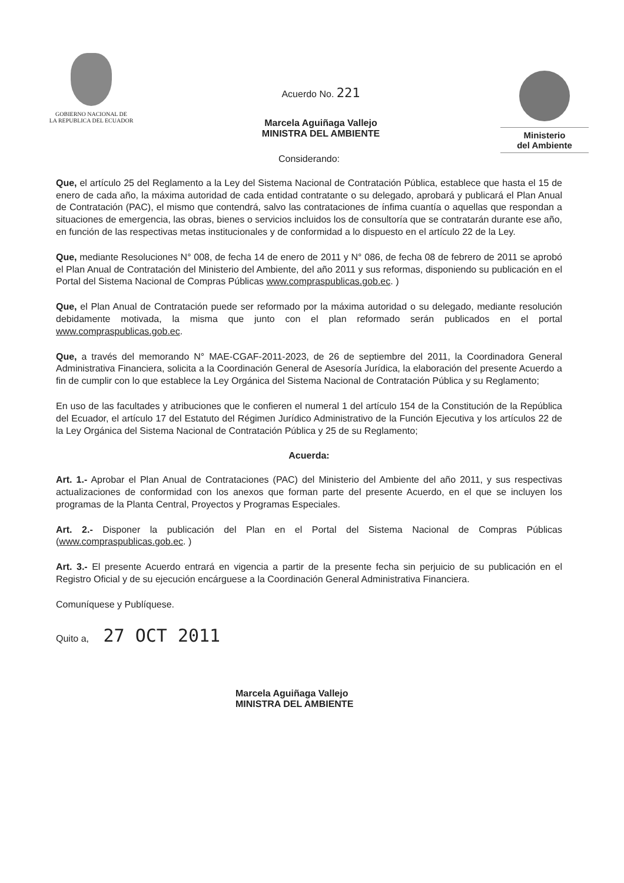GOBIERNO NACIONAL DE
LA REPUBLICA DEL ECUADOR
Acuerdo No. 221
Marcela Aguiñaga Vallejo
MINISTRA DEL AMBIENTE
Ministerio
del Ambiente
Considerando:
Que, el artículo 25 del Reglamento a la Ley del Sistema Nacional de Contratación Pública, establece que hasta el 15 de enero de cada año, la máxima autoridad de cada entidad contratante o su delegado, aprobará y publicará el Plan Anual de Contratación (PAC), el mismo que contendrá, salvo las contrataciones de ínfima cuantía o aquellas que respondan a situaciones de emergencia, las obras, bienes o servicios incluidos los de consultoría que se contratarán durante ese año, en función de las respectivas metas institucionales y de conformidad a lo dispuesto en el artículo 22 de la Ley.
Que, mediante Resoluciones N° 008, de fecha 14 de enero de 2011 y N° 086, de fecha 08 de febrero de 2011 se aprobó el Plan Anual de Contratación del Ministerio del Ambiente, del año 2011 y sus reformas, disponiendo su publicación en el Portal del Sistema Nacional de Compras Públicas www.compraspublicas.gob.ec. )
Que, el Plan Anual de Contratación puede ser reformado por la máxima autoridad o su delegado, mediante resolución debidamente motivada, la misma que junto con el plan reformado serán publicados en el portal www.compraspublicas.gob.ec.
Que, a través del memorando N° MAE-CGAF-2011-2023, de 26 de septiembre del 2011, la Coordinadora General Administrativa Financiera, solicita a la Coordinación General de Asesoría Jurídica, la elaboración del presente Acuerdo a fin de cumplir con lo que establece la Ley Orgánica del Sistema Nacional de Contratación Pública y su Reglamento;
En uso de las facultades y atribuciones que le confieren el numeral 1 del artículo 154 de la Constitución de la República del Ecuador, el artículo 17 del Estatuto del Régimen Jurídico Administrativo de la Función Ejecutiva y los artículos 22 de la Ley Orgánica del Sistema Nacional de Contratación Pública y 25 de su Reglamento;
Acuerda:
Art. 1.- Aprobar el Plan Anual de Contrataciones (PAC) del Ministerio del Ambiente del año 2011, y sus respectivas actualizaciones de conformidad con los anexos que forman parte del presente Acuerdo, en el que se incluyen los programas de la Planta Central, Proyectos y Programas Especiales.
Art. 2.- Disponer la publicación del Plan en el Portal del Sistema Nacional de Compras Públicas (www.compraspublicas.gob.ec. )
Art. 3.- El presente Acuerdo entrará en vigencia a partir de la presente fecha sin perjuicio de su publicación en el Registro Oficial y de su ejecución encárguese a la Coordinación General Administrativa Financiera.
Comuníquese y Publíquese.
Quito a, 27 OCT 2011
Marcela Aguiñaga Vallejo
MINISTRA DEL AMBIENTE